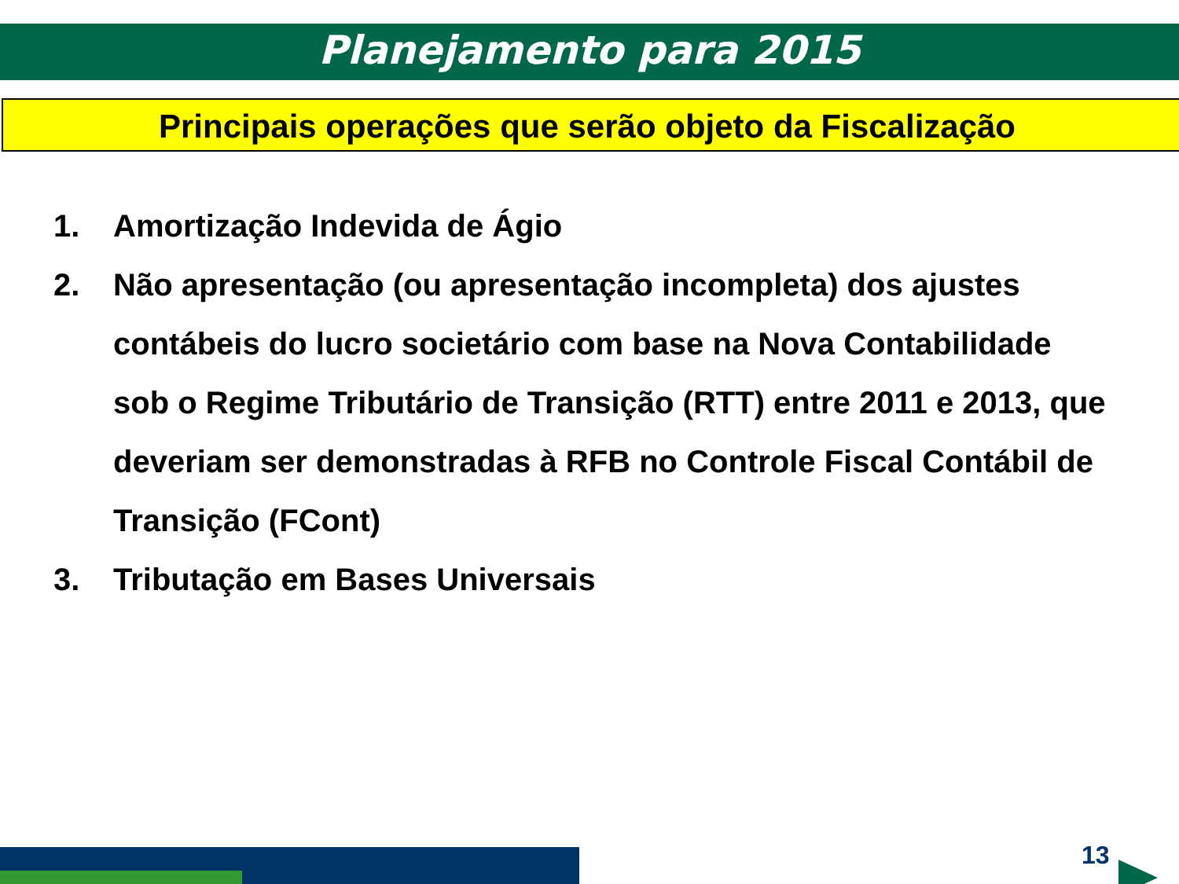Planejamento para 2015
Principais operações que serão objeto da Fiscalização
1. Amortização Indevida de Ágio
2. Não apresentação (ou apresentação incompleta) dos ajustes contábeis do lucro societário com base na Nova Contabilidade sob o Regime Tributário de Transição (RTT) entre 2011 e 2013, que deveriam ser demonstradas à RFB no Controle Fiscal Contábil de Transição (FCont)
3. Tributação em Bases Universais
13